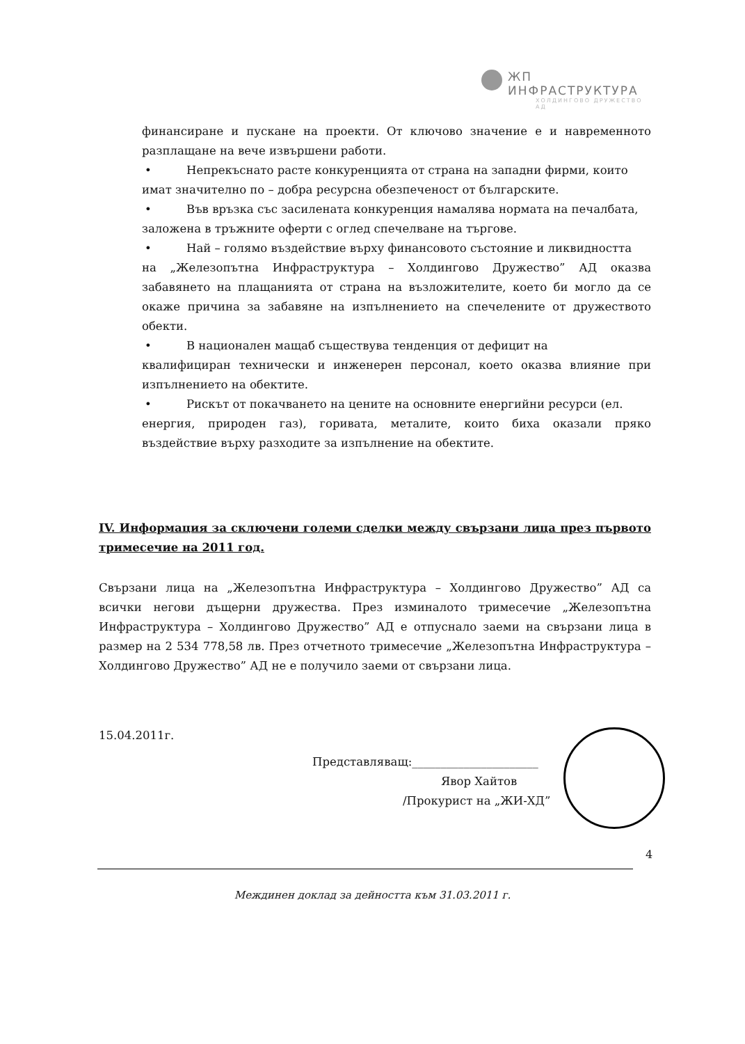ЖП ИНФРАСТРУКТУРА
ХОЛДИНГОВО ДРУЖЕСТВО АД
финансиране и пускане на проекти. От ключово значение е и навременното разплащане на вече извършени работи.
• Непрекъснато расте конкуренцията от страна на западни фирми, които
имат значително по – добра ресурсна обезпеченост от българските.
• Във връзка със засилената конкуренция намалява нормата на печалбата,
заложена в тръжните оферти с оглед спечелване на търгове.
• Най – голямо въздействие върху финансовото състояние и ликвидността
на „Железопътна Инфраструктура – Холдингово Дружество” АД оказва забавянето на плащанията от страна на възложителите, което би могло да се окаже причина за забавяне на изпълнението на спечелените от дружеството обекти.
• В национален мащаб съществува тенденция от дефицит на
квалифициран технически и инженерен персонал, което оказва влияние при изпълнението на обектите.
• Рискът от покачването на цените на основните енергийни ресурси (ел.
енергия, природен газ), горивата, металите, които биха оказали пряко въздействие върху разходите за изпълнение на обектите.
IV. Информация за сключени големи сделки между свързани лица през първото тримесечие на 2011 год.
Свързани лица на „Железопътна Инфраструктура – Холдингово Дружество” АД са всички негови дъщерни дружества. През изминалото тримесечие „Железопътна Инфраструктура – Холдингово Дружество” АД е отпуснало заеми на свързани лица в размер на 2 534 778,58 лв. През отчетното тримесечие „Железопътна Инфраструктура – Холдингово Дружество” АД не е получило заеми от свързани лица.
15.04.2011г.
Представляващ:______________________
Явор Хайтов
/Прокурист на „ЖИ-ХД”
4
Междинен доклад за дейността към 31.03.2011 г.